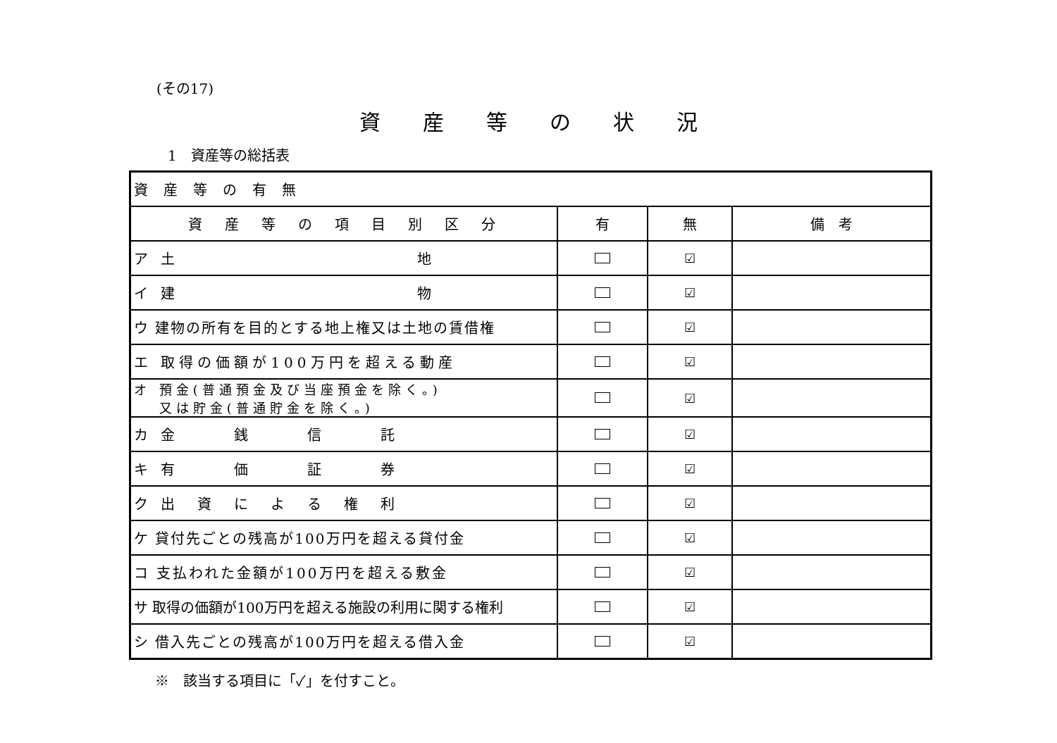(その17)
資産等の状況
1　資産等の総括表
| 資産等の有無 | | | |
| 資 産 等 の 項 目 別 区 分 | 有 | 無 | 備 考 |
| ア 土 地 | | ☑ | |
| イ 建 物 | | ☑ | |
| ウ 建物の所有を目的とする地上権又は土地の賃借権 | | ☑ | |
| エ 取得の価額が100万円を超える動産 | | ☑ | |
| オ 預金(普通預金及び当座預金を除く。) 又は貯金(普通貯金を除く。) | | ☑ | |
| カ 金 銭 信 託 | | ☑ | |
| キ 有 価 証 券 | | ☑ | |
| ク 出 資 に よ る 権 利 | | ☑ | |
| ケ 貸付先ごとの残高が100万円を超える貸付金 | | ☑ | |
| コ 支払われた金額が100万円を超える敷金 | | ☑ | |
| サ 取得の価額が100万円を超える施設の利用に関する権利 | | ☑ | |
| シ 借入先ごとの残高が100万円を超える借入金 | | ☑ | |
※　該当する項目に「✓」を付すこと。